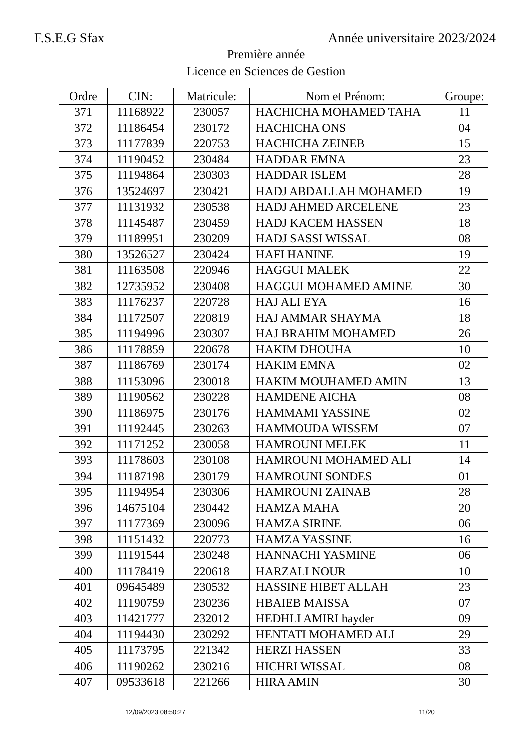F.S.E.G Sfax Année universitaire 2023/2024
Première année
Licence en Sciences de Gestion
| Ordre | CIN: | Matricule: | Nom et Prénom: | Groupe: |
| --- | --- | --- | --- | --- |
| 371 | 11168922 | 230057 | HACHICHA MOHAMED TAHA | 11 |
| 372 | 11186454 | 230172 | HACHICHA ONS | 04 |
| 373 | 11177839 | 220753 | HACHICHA ZEINEB | 15 |
| 374 | 11190452 | 230484 | HADDAR EMNA | 23 |
| 375 | 11194864 | 230303 | HADDAR ISLEM | 28 |
| 376 | 13524697 | 230421 | HADJ ABDALLAH MOHAMED | 19 |
| 377 | 11131932 | 230538 | HADJ AHMED ARCELENE | 23 |
| 378 | 11145487 | 230459 | HADJ KACEM HASSEN | 18 |
| 379 | 11189951 | 230209 | HADJ SASSI WISSAL | 08 |
| 380 | 13526527 | 230424 | HAFI HANINE | 19 |
| 381 | 11163508 | 220946 | HAGGUI MALEK | 22 |
| 382 | 12735952 | 230408 | HAGGUI MOHAMED AMINE | 30 |
| 383 | 11176237 | 220728 | HAJ ALI EYA | 16 |
| 384 | 11172507 | 220819 | HAJ AMMAR SHAYMA | 18 |
| 385 | 11194996 | 230307 | HAJ BRAHIM MOHAMED | 26 |
| 386 | 11178859 | 220678 | HAKIM DHOUHA | 10 |
| 387 | 11186769 | 230174 | HAKIM EMNA | 02 |
| 388 | 11153096 | 230018 | HAKIM MOUHAMED AMIN | 13 |
| 389 | 11190562 | 230228 | HAMDENE AICHA | 08 |
| 390 | 11186975 | 230176 | HAMMAMI YASSINE | 02 |
| 391 | 11192445 | 230263 | HAMMOUDA WISSEM | 07 |
| 392 | 11171252 | 230058 | HAMROUNI MELEK | 11 |
| 393 | 11178603 | 230108 | HAMROUNI MOHAMED ALI | 14 |
| 394 | 11187198 | 230179 | HAMROUNI SONDES | 01 |
| 395 | 11194954 | 230306 | HAMROUNI ZAINAB | 28 |
| 396 | 14675104 | 230442 | HAMZA MAHA | 20 |
| 397 | 11177369 | 230096 | HAMZA SIRINE | 06 |
| 398 | 11151432 | 220773 | HAMZA YASSINE | 16 |
| 399 | 11191544 | 230248 | HANNACHI YASMINE | 06 |
| 400 | 11178419 | 220618 | HARZALI NOUR | 10 |
| 401 | 09645489 | 230532 | HASSINE HIBET ALLAH | 23 |
| 402 | 11190759 | 230236 | HBAIEB MAISSA | 07 |
| 403 | 11421777 | 232012 | HEDHLI AMIRI hayder | 09 |
| 404 | 11194430 | 230292 | HENTATI MOHAMED ALI | 29 |
| 405 | 11173795 | 221342 | HERZI HASSEN | 33 |
| 406 | 11190262 | 230216 | HICHRI WISSAL | 08 |
| 407 | 09533618 | 221266 | HIRA AMIN | 30 |
12/09/2023 08:50:27 11/20